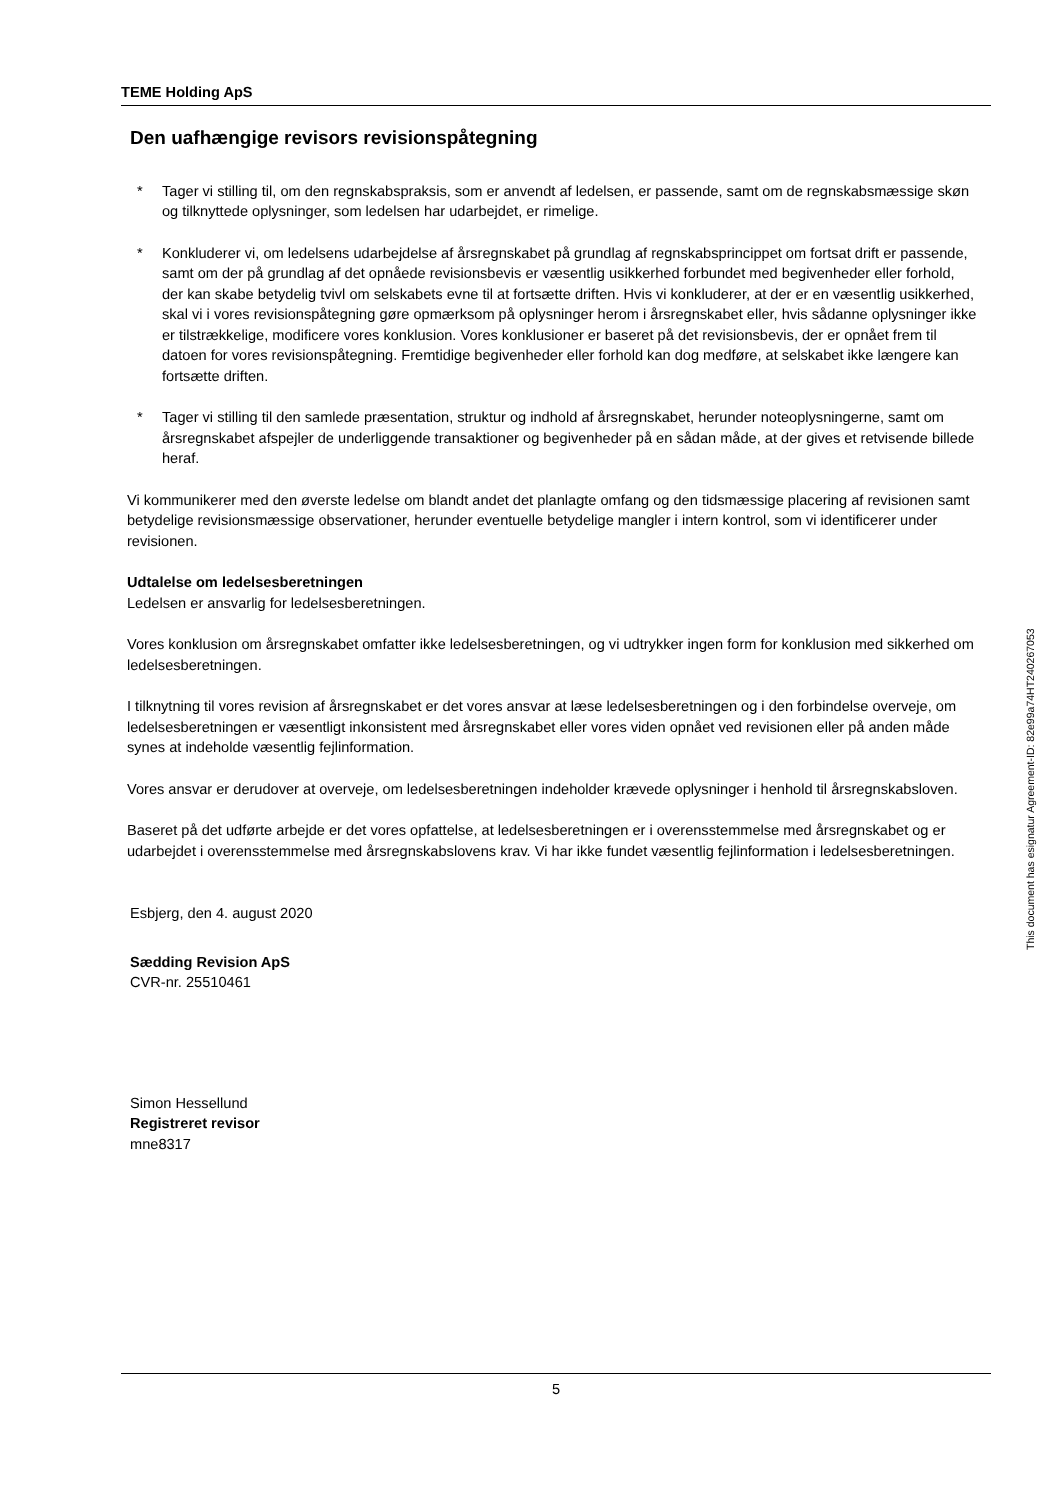TEME Holding ApS
Den uafhængige revisors revisionspåtegning
* Tager vi stilling til, om den regnskabspraksis, som er anvendt af ledelsen, er passende, samt om de regnskabsmæssige skøn og tilknyttede oplysninger, som ledelsen har udarbejdet, er rimelige.
* Konkluderer vi, om ledelsens udarbejdelse af årsregnskabet på grundlag af regnskabsprincippet om fortsat drift er passende, samt om der på grundlag af det opnåede revisionsbevis er væsentlig usikkerhed forbundet med begivenheder eller forhold, der kan skabe betydelig tvivl om selskabets evne til at fortsætte driften. Hvis vi konkluderer, at der er en væsentlig usikkerhed, skal vi i vores revisionspåtegning gøre opmærksom på oplysninger herom i årsregnskabet eller, hvis sådanne oplysninger ikke er tilstrækkelige, modificere vores konklusion. Vores konklusioner er baseret på det revisionsbevis, der er opnået frem til datoen for vores revisionspåtegning. Fremtidige begivenheder eller forhold kan dog medføre, at selskabet ikke længere kan fortsætte driften.
* Tager vi stilling til den samlede præsentation, struktur og indhold af årsregnskabet, herunder noteoplysningerne, samt om årsregnskabet afspejler de underliggende transaktioner og begivenheder på en sådan måde, at der gives et retvisende billede heraf.
Vi kommunikerer med den øverste ledelse om blandt andet det planlagte omfang og den tidsmæssige placering af revisionen samt betydelige revisionsmæssige observationer, herunder eventuelle betydelige mangler i intern kontrol, som vi identificerer under revisionen.
Udtalelse om ledelsesberetningen
Ledelsen er ansvarlig for ledelsesberetningen.
Vores konklusion om årsregnskabet omfatter ikke ledelsesberetningen, og vi udtrykker ingen form for konklusion med sikkerhed om ledelsesberetningen.
I tilknytning til vores revision af årsregnskabet er det vores ansvar at læse ledelsesberetningen og i den forbindelse overveje, om ledelsesberetningen er væsentligt inkonsistent med årsregnskabet eller vores viden opnået ved revisionen eller på anden måde synes at indeholde væsentlig fejlinformation.
Vores ansvar er derudover at overveje, om ledelsesberetningen indeholder krævede oplysninger i henhold til årsregnskabsloven.
Baseret på det udførte arbejde er det vores opfattelse, at ledelsesberetningen er i overensstemmelse med årsregnskabet og er udarbejdet i overensstemmelse med årsregnskabslovens krav. Vi har ikke fundet væsentlig fejlinformation i ledelsesberetningen.
Esbjerg, den 4. august 2020
Sædding Revision ApS
CVR-nr. 25510461
Simon Hessellund
Registreret revisor
mne8317
This document has esignatur Agreement-ID: 82e99a74HT240267053
5